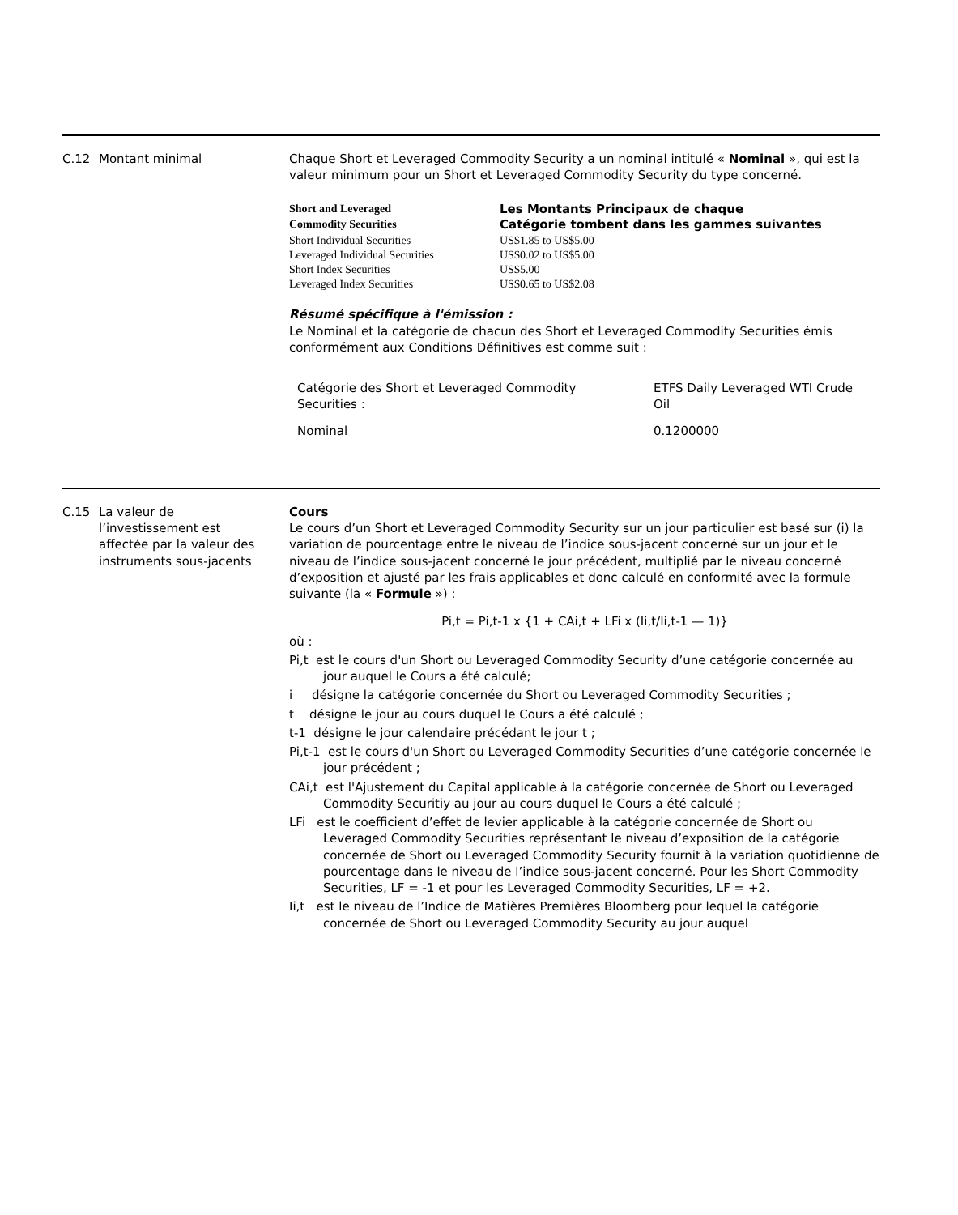C.12 Montant minimal Chaque Short et Leveraged Commodity Security a un nominal intitulé « Nominal », qui est la valeur minimum pour un Short et Leveraged Commodity Security du type concerné.
| Short and Leveraged | Les Montants Principaux de chaque |
| Commodity Securities | Catégorie tombent dans les gammes suivantes |
| Short Individual Securities | US$1.85 to US$5.00 |
| Leveraged Individual Securities | US$0.02 to US$5.00 |
| Short Index Securities | US$5.00 |
| Leveraged Index Securities | US$0.65 to US$2.08 |
Résumé spécifique à l'émission :
Le Nominal et la catégorie de chacun des Short et Leveraged Commodity Securities émis conformément aux Conditions Définitives est comme suit :
| Catégorie des Short et Leveraged Commodity Securities : | ETFS Daily Leveraged WTI Crude Oil |
| Nominal | 0.1200000 |
C.15 La valeur de l’investissement est affectée par la valeur des instruments sous-jacents
Cours
Le cours d’un Short et Leveraged Commodity Security sur un jour particulier est basé sur (i) la variation de pourcentage entre le niveau de l’indice sous-jacent concerné sur un jour et le niveau de l’indice sous-jacent concerné le jour précédent, multiplié par le niveau concerné d’exposition et ajusté par les frais applicables et donc calculé en conformité avec la formule suivante (la « Formule ») :
Pi,t = Pi,t-1 x {1 + CAi,t + LFi x (Ii,t/Ii,t-1 — 1)}
où :
Pi,t est le cours d'un Short ou Leveraged Commodity Security d’une catégorie concernée au jour auquel le Cours a été calculé;
i désigne la catégorie concernée du Short ou Leveraged Commodity Securities ;
t désigne le jour au cours duquel le Cours a été calculé ;
t-1 désigne le jour calendaire précédant le jour t ;
Pi,t-1 est le cours d'un Short ou Leveraged Commodity Securities d’une catégorie concernée le jour précédent ;
CAi,t est l'Ajustement du Capital applicable à la catégorie concernée de Short ou Leveraged Commodity Securitiy au jour au cours duquel le Cours a été calculé ;
LFi est le coefficient d’effet de levier applicable à la catégorie concernée de Short ou Leveraged Commodity Securities représentant le niveau d’exposition de la catégorie concernée de Short ou Leveraged Commodity Security fournit à la variation quotidienne de pourcentage dans le niveau de l’indice sous-jacent concerné. Pour les Short Commodity Securities, LF = -1 et pour les Leveraged Commodity Securities, LF = +2.
Ii,t est le niveau de l’Indice de Matières Premières Bloomberg pour lequel la catégorie concernée de Short ou Leveraged Commodity Security au jour auquel